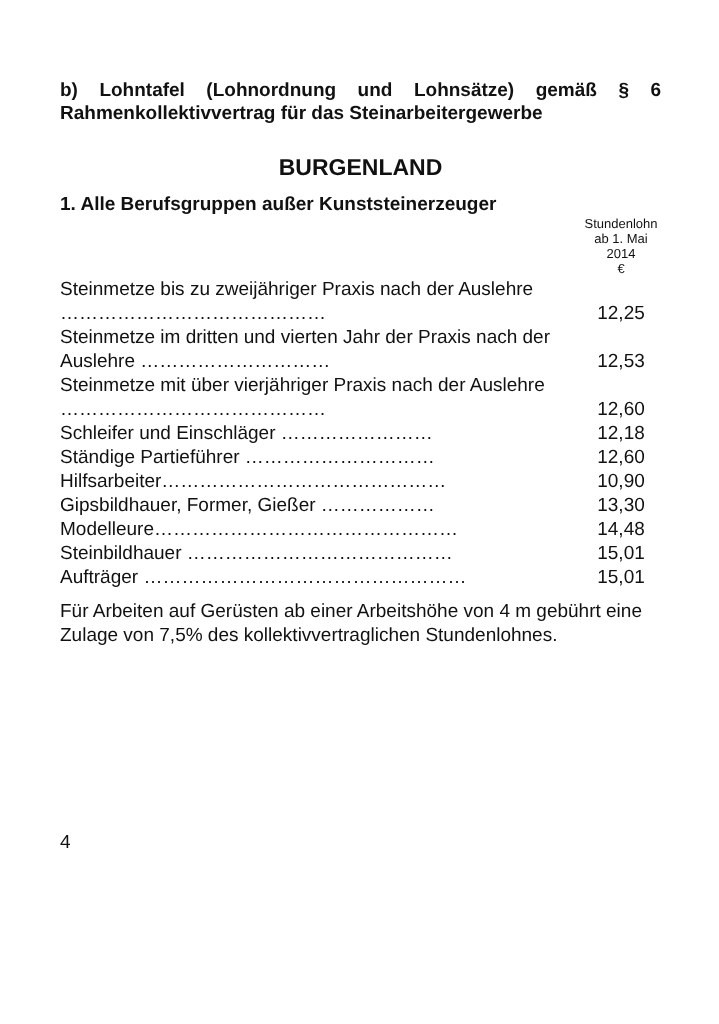b) Lohntafel (Lohnordnung und Lohnsätze) gemäß § 6 Rahmenkollektivvertrag für das Steinarbeitergewerbe
BURGENLAND
1. Alle Berufsgruppen außer Kunststeinerzeuger
| | Stundenlohn ab 1. Mai 2014 € |
| --- | --- |
| Steinmetze bis zu zweijähriger Praxis nach der Auslehre …………………………………… | 12,25 |
| Steinmetze im dritten und vierten Jahr der Praxis nach der Auslehre ………………………… | 12,53 |
| Steinmetze mit über vierjähriger Praxis nach der Auslehre …………………………………… | 12,60 |
| Schleifer und Einschläger …………………… | 12,18 |
| Ständige Partieführer ………………………… | 12,60 |
| Hilfsarbeiter……………………………………… | 10,90 |
| Gipsbildhauer, Former, Gießer ……………… | 13,30 |
| Modelleure………………………………………… | 14,48 |
| Steinbildhauer …………………………………… | 15,01 |
| Aufträger …………………………………………… | 15,01 |
Für Arbeiten auf Gerüsten ab einer Arbeitshöhe von 4 m gebührt eine Zulage von 7,5% des kollektivvertraglichen Stundenlohnes.
4